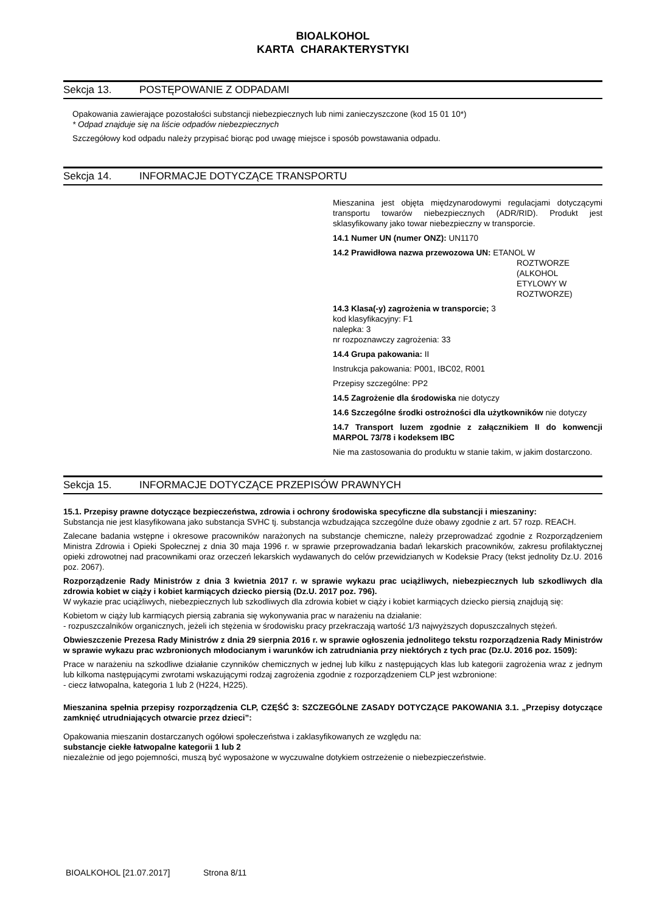BIOALKOHOL
KARTA CHARAKTERYSTYKI
Sekcja 13. POSTĘPOWANIE Z ODPADAMI
Opakowania zawierające pozostałości substancji niebezpiecznych lub nimi zanieczyszczone (kod 15 01 10*)
* Odpad znajduje się na liście odpadów niebezpiecznych
Szczegółowy kod odpadu należy przypisać biorąc pod uwagę miejsce i sposób powstawania odpadu.
Sekcja 14. INFORMACJE DOTYCZĄCE TRANSPORTU
Mieszanina jest objęta międzynarodowymi regulacjami dotyczącymi transportu towarów niebezpiecznych (ADR/RID). Produkt jest sklasyfikowany jako towar niebezpieczny w transporcie.
14.1 Numer UN (numer ONZ): UN1170
14.2 Prawidłowa nazwa przewozowa UN: ETANOL W
ROZTWORZE
(ALKOHOL
ETYLOWY W
ROZTWORZE)
14.3 Klasa(-y) zagrożenia w transporcie; 3
kod klasyfikacyjny: F1
nalepka: 3
nr rozpoznawczy zagrożenia: 33
14.4 Grupa pakowania: II
Instrukcja pakowania: P001, IBC02, R001
Przepisy szczególne: PP2
14.5 Zagrożenie dla środowiska nie dotyczy
14.6 Szczególne środki ostrożności dla użytkowników nie dotyczy
14.7 Transport luzem zgodnie z załącznikiem II do konwencji MARPOL 73/78 i kodeksem IBC
Nie ma zastosowania do produktu w stanie takim, w jakim dostarczono.
Sekcja 15. INFORMACJE DOTYCZĄCE PRZEPISÓW PRAWNYCH
15.1. Przepisy prawne dotyczące bezpieczeństwa, zdrowia i ochrony środowiska specyficzne dla substancji i mieszaniny:
Substancja nie jest klasyfikowana jako substancja SVHC tj. substancja wzbudzająca szczególne duże obawy zgodnie z art. 57 rozp. REACH.
Zalecane badania wstępne i okresowe pracowników narażonych na substancje chemiczne, należy przeprowadzać zgodnie z Rozporządzeniem Ministra Zdrowia i Opieki Społecznej z dnia 30 maja 1996 r. w sprawie przeprowadzania badań lekarskich pracowników, zakresu profilaktycznej opieki zdrowotnej nad pracownikami oraz orzeczeń lekarskich wydawanych do celów przewidzianych w Kodeksie Pracy (tekst jednolity Dz.U. 2016 poz. 2067).
Rozporządzenie Rady Ministrów z dnia 3 kwietnia 2017 r. w sprawie wykazu prac uciążliwych, niebezpiecznych lub szkodliwych dla zdrowia kobiet w ciąży i kobiet karmiących dziecko piersią (Dz.U. 2017 poz. 796).
W wykazie prac uciążliwych, niebezpiecznych lub szkodliwych dla zdrowia kobiet w ciąży i kobiet karmiących dziecko piersią znajdują się:
Kobietom w ciąży lub karmiących piersią zabrania się wykonywania prac w narażeniu na działanie:
- rozpuszczalników organicznych, jeżeli ich stężenia w środowisku pracy przekraczają wartość 1/3 najwyższych dopuszczalnych stężeń.
Obwieszczenie Prezesa Rady Ministrów z dnia 29 sierpnia 2016 r. w sprawie ogłoszenia jednolitego tekstu rozporządzenia Rady Ministrów w sprawie wykazu prac wzbronionych młodocianym i warunków ich zatrudniania przy niektórych z tych prac (Dz.U. 2016 poz. 1509):
Prace w narażeniu na szkodliwe działanie czynników chemicznych w jednej lub kilku z następujących klas lub kategorii zagrożenia wraz z jednym lub kilkoma następującymi zwrotami wskazującymi rodzaj zagrożenia zgodnie z rozporządzeniem CLP jest wzbronione:
- ciecz łatwopalna, kategoria 1 lub 2 (H224, H225).
Mieszanina spełnia przepisy rozporządzenia CLP, CZĘŚĆ 3: SZCZEGÓLNE ZASADY DOTYCZĄCE PAKOWANIA 3.1. „Przepisy dotyczące zamknięć utrudniających otwarcie przez dzieci”:
Opakowania mieszanin dostarczanych ogółowi społeczeństwa i zaklasyfikowanych ze względu na:
substancje ciekłe łatwopalne kategorii 1 lub 2
niezależnie od jego pojemności, muszą być wyposażone w wyczuwalne dotykiem ostrzeżenie o niebezpieczeństwie.
BIOALKOHOL [21.07.2017] Strona 8/11